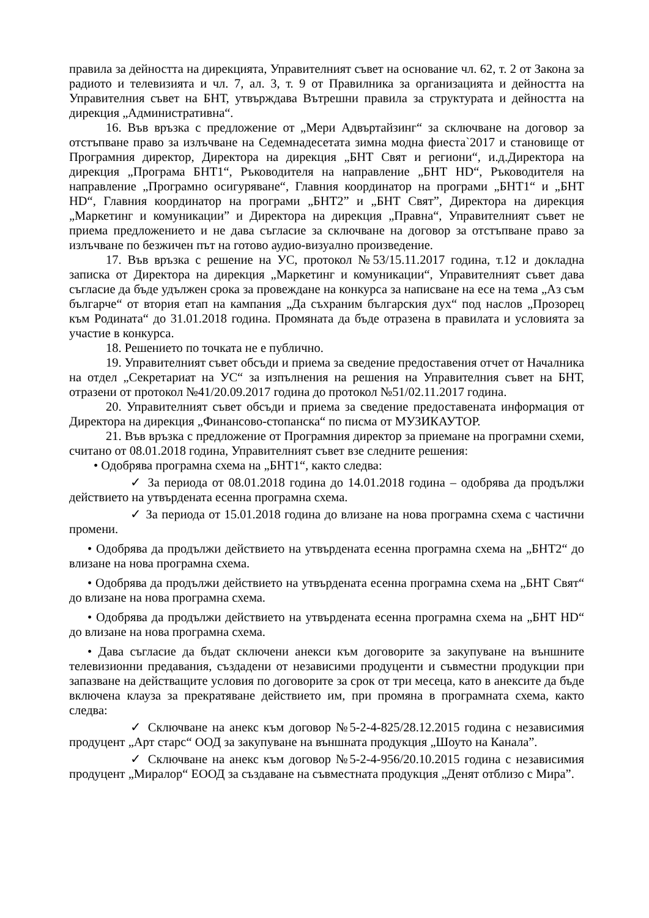правила за дейността на дирекцията, Управителният съвет на основание чл. 62, т. 2 от Закона за радиото и телевизията и чл. 7, ал. 3, т. 9 от Правилника за организацията и дейността на Управителния съвет на БНТ, утвърждава Вътрешни правила за структурата и дейността на дирекция „Административна“.
16. Във връзка с предложение от „Мери Адвъртайзинг“ за сключване на договор за отстъпване право за излъчване на Седемнадесетата зимна модна фиеста`2017 и становище от Програмния директор, Директора на дирекция „БНТ Свят и региони“, и.д.Директора на дирекция „Програма БНТ1“, Ръководителя на направление „БНТ HD“, Ръководителя на направление „Програмно осигуряване“, Главния координатор на програми „БНТ1“ и „БНТ HD“, Главния координатор на програми „БНТ2” и „БНТ Свят”, Директора на дирекция „Маркетинг и комуникации” и Директора на дирекция „Правна“, Управителният съвет не приема предложението и не дава съгласие за сключване на договор за отстъпване право за излъчване по безжичен път на готово аудио-визуално произведение.
17. Във връзка с решение на УС, протокол №53/15.11.2017 година, т.12 и докладна записка от Директора на дирекция „Маркетинг и комуникации“, Управителният съвет дава съгласие да бъде удължен срока за провеждане на конкурса за написване на есе на тема „Аз съм българче“ от втория етап на кампания „Да съхраним българския дух“ под наслов „Прозорец към Родината“ до 31.01.2018 година. Промяната да бъде отразена в правилата и условията за участие в конкурса.
18. Решението по точката не е публично.
19. Управителният съвет обсъди и приема за сведение предоставения отчет от Началника на отдел „Секретариат на УС“ за изпълнения на решения на Управителния съвет на БНТ, отразени от протокол №41/20.09.2017 година до протокол №51/02.11.2017 година.
20. Управителният съвет обсъди и приема за сведение предоставената информация от Директора на дирекция „Финансово-стопанска“ по писма от МУЗИКАУТОР.
21. Във връзка с предложение от Програмния директор за приемане на програмни схеми, считано от 08.01.2018 година, Управителният съвет взе следните решения:
• Одобрява програмна схема на „БНТ1“, както следва:
✓ За периода от 08.01.2018 година до 14.01.2018 година – одобрява да продължи действието на утвърдената есенна програмна схема.
✓ За периода от 15.01.2018 година до влизане на нова програмна схема с частични промени.
• Одобрява да продължи действието на утвърдената есенна програмна схема на „БНТ2“ до влизане на нова програмна схема.
• Одобрява да продължи действието на утвърдената есенна програмна схема на „БНТ Свят“ до влизане на нова програмна схема.
• Одобрява да продължи действието на утвърдената есенна програмна схема на „БНТ HD“ до влизане на нова програмна схема.
• Дава съгласие да бъдат сключени анекси към договорите за закупуване на външните телевизионни предавания, създадени от независими продуценти и съвместни продукции при запазване на действащите условия по договорите за срок от три месеца, като в анексите да бъде включена клауза за прекратяване действието им, при промяна в програмната схема, както следва:
✓ Сключване на анекс към договор №5-2-4-825/28.12.2015 година с независимия продуцент „Арт старс“ ООД за закупуване на външната продукция „Шоуто на Канала”.
✓ Сключване на анекс към договор №5-2-4-956/20.10.2015 година с независимия продуцент „Миралор“ ЕООД за създаване на съвместната продукция „Денят отблизо с Мира”.